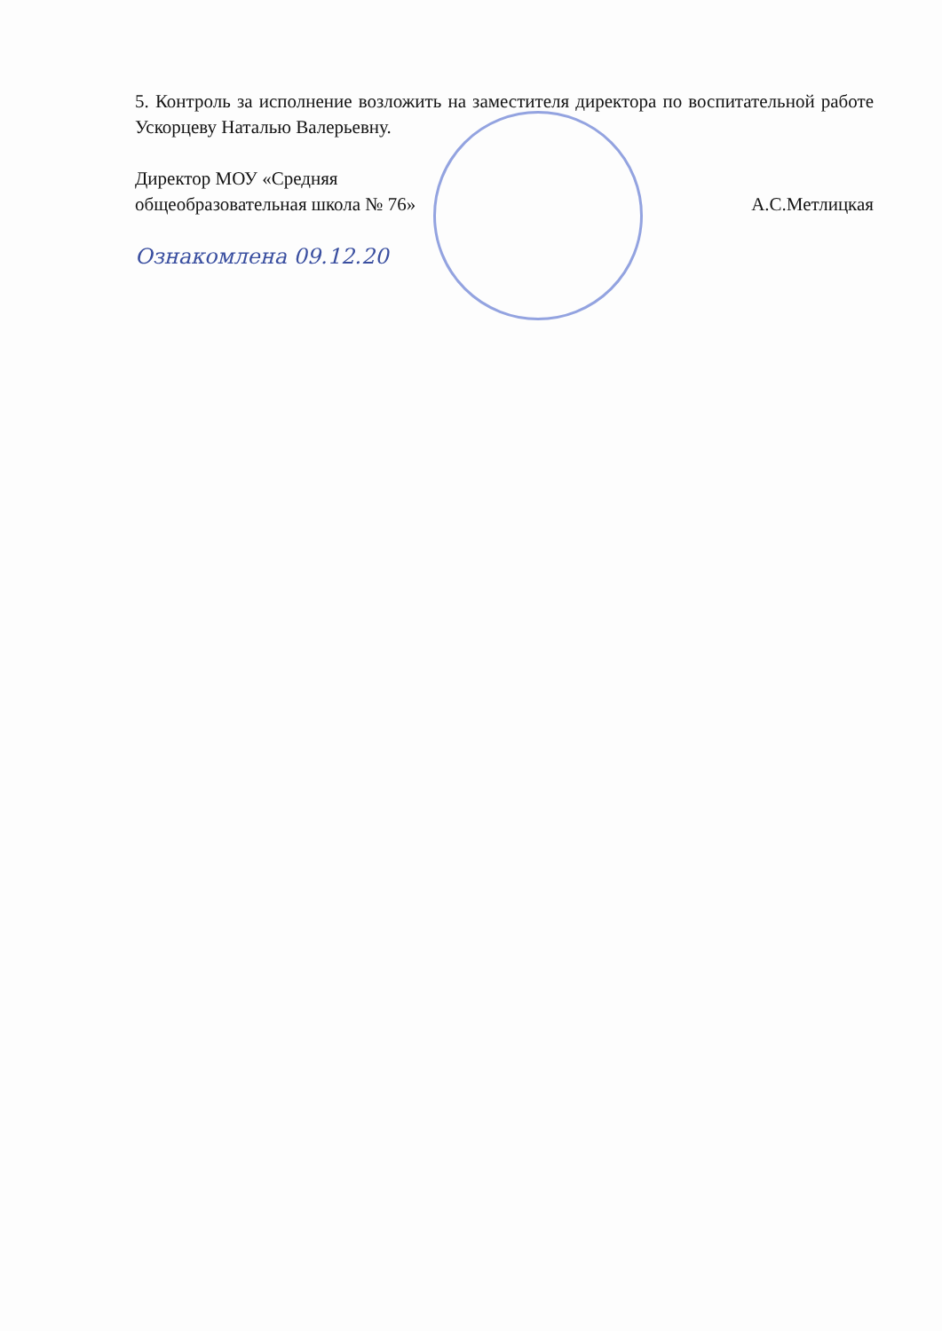5. Контроль за исполнение возложить на заместителя директора по воспитательной работе Ускорцеву Наталью Валерьевну.
Директор МОУ «Средняя
общеобразовательная школа № 76»
А.С.Метлицкая
Ознакомлена 09.12.20